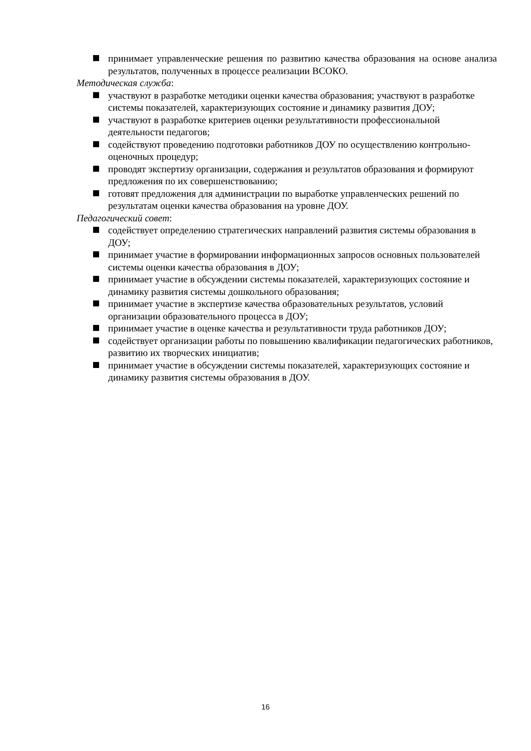принимает управленческие решения по развитию качества образования на основе анализа результатов, полученных в процессе реализации ВСОКО.
Методическая служба:
участвуют в разработке методики оценки качества образования; участвуют в разработке системы показателей, характеризующих состояние и динамику развития ДОУ;
участвуют в разработке критериев оценки результативности профессиональной деятельности педагогов;
содействуют проведению подготовки работников ДОУ по осуществлению контрольно-оценочных процедур;
проводят экспертизу организации, содержания и результатов образования и формируют предложения по их совершенствованию;
готовят предложения для администрации по выработке управленческих решений по результатам оценки качества образования на уровне ДОУ.
Педагогический совет:
содействует определению стратегических направлений развития системы образования в ДОУ;
принимает участие в формировании информационных запросов основных пользователей системы оценки качества образования в ДОУ;
принимает участие в обсуждении системы показателей, характеризующих состояние и динамику развития системы дошкольного образования;
принимает участие в экспертизе качества образовательных результатов, условий организации образовательного процесса в ДОУ;
принимает участие в оценке качества и результативности труда работников ДОУ;
содействует организации работы по повышению квалификации педагогических работников, развитию их творческих инициатив;
принимает участие в обсуждении системы показателей, характеризующих состояние и динамику развития системы образования в ДОУ.
16